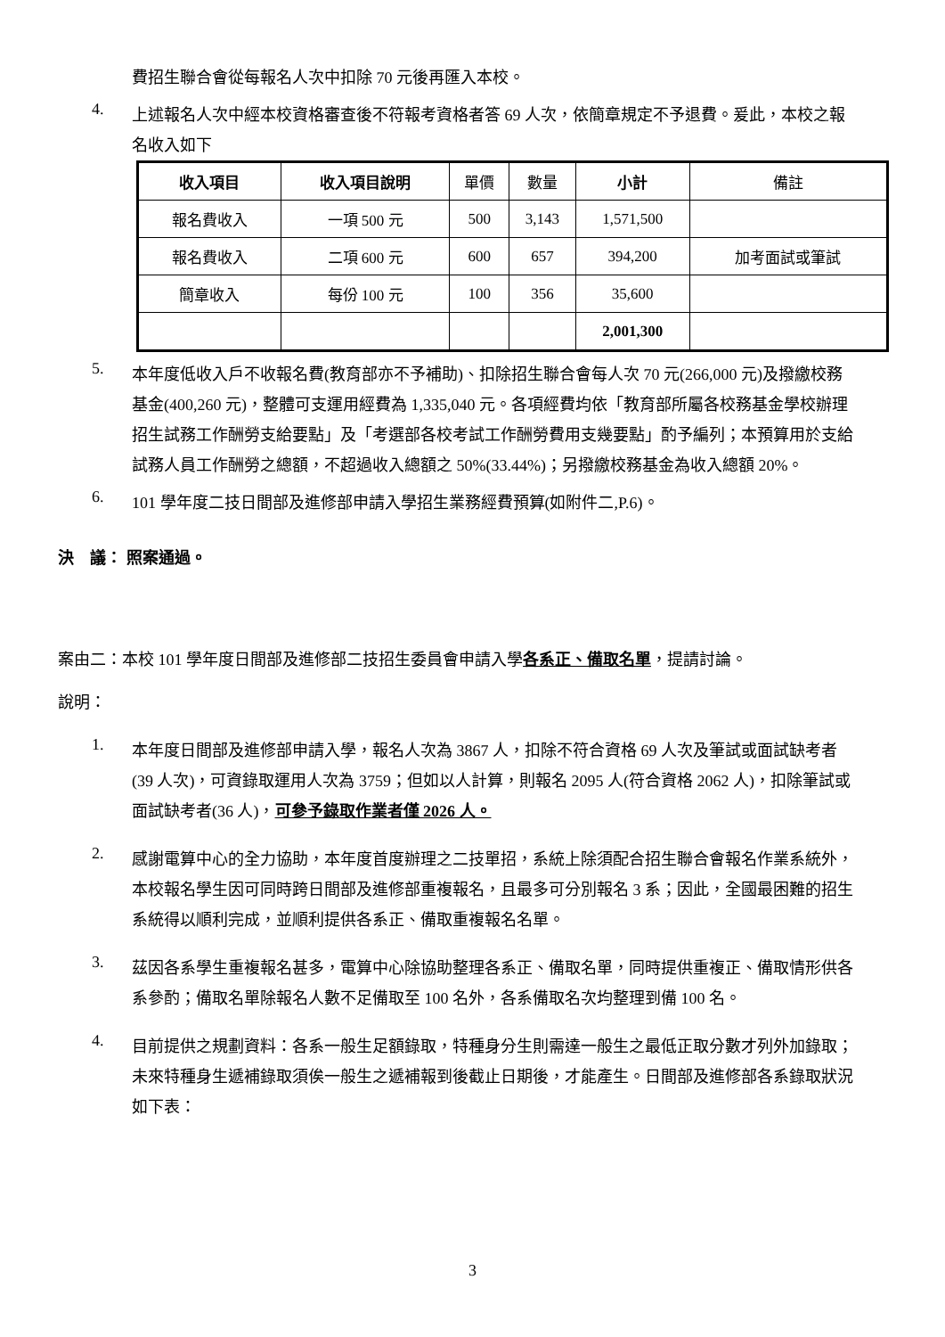費招生聯合會從每報名人次中扣除 70 元後再匯入本校。
4.
上述報名人次中經本校資格審查後不符報考資格者答 69 人次，依簡章規定不予退費。爰此，本校之報名收入如下
| 收入項目 | 收入項目說明 | 單價 | 數量 | 小計 | 備註 |
| 報名費收入 | 一項 500 元 | 500 | 3,143 | 1,571,500 | |
| 報名費收入 | 二項 600 元 | 600 | 657 | 394,200 | 加考面試或筆試 |
| 簡章收入 | 每份 100 元 | 100 | 356 | 35,600 | |
| | | | | 2,001,300 | |
5.
本年度低收入戶不收報名費(教育部亦不予補助)、扣除招生聯合會每人次 70 元(266,000 元)及撥繳校務基金(400,260 元)，整體可支運用經費為 1,335,040 元。各項經費均依「教育部所屬各校務基金學校辦理招生試務工作酬勞支給要點」及「考選部各校考試工作酬勞費用支幾要點」酌予編列；本預算用於支給試務人員工作酬勞之總額，不超過收入總額之 50%(33.44%)；另撥繳校務基金為收入總額 20%。
6.
101 學年度二技日間部及進修部申請入學招生業務經費預算(如附件二,P.6)。
決　議： 照案通過。
案由二：本校 101 學年度日間部及進修部二技招生委員會申請入學各系正、備取名單，提請討論。
說明：
1.
本年度日間部及進修部申請入學，報名人次為 3867 人，扣除不符合資格 69 人次及筆試或面試缺考者(39 人次)，可資錄取運用人次為 3759；但如以人計算，則報名 2095 人(符合資格 2062 人)，扣除筆試或面試缺考者(36 人)，可參予錄取作業者僅 2026 人。
2.
感謝電算中心的全力協助，本年度首度辦理之二技單招，系統上除須配合招生聯合會報名作業系統外，本校報名學生因可同時跨日間部及進修部重複報名，且最多可分別報名 3 系；因此，全國最困難的招生系統得以順利完成，並順利提供各系正、備取重複報名名單。
3.
茲因各系學生重複報名甚多，電算中心除協助整理各系正、備取名單，同時提供重複正、備取情形供各系參酌；備取名單除報名人數不足備取至 100 名外，各系備取名次均整理到備 100 名。
4.
目前提供之規劃資料：各系一般生足額錄取，特種身分生則需達一般生之最低正取分數才列外加錄取；未來特種身生遞補錄取須俟一般生之遞補報到後截止日期後，才能產生。日間部及進修部各系錄取狀況如下表：
3